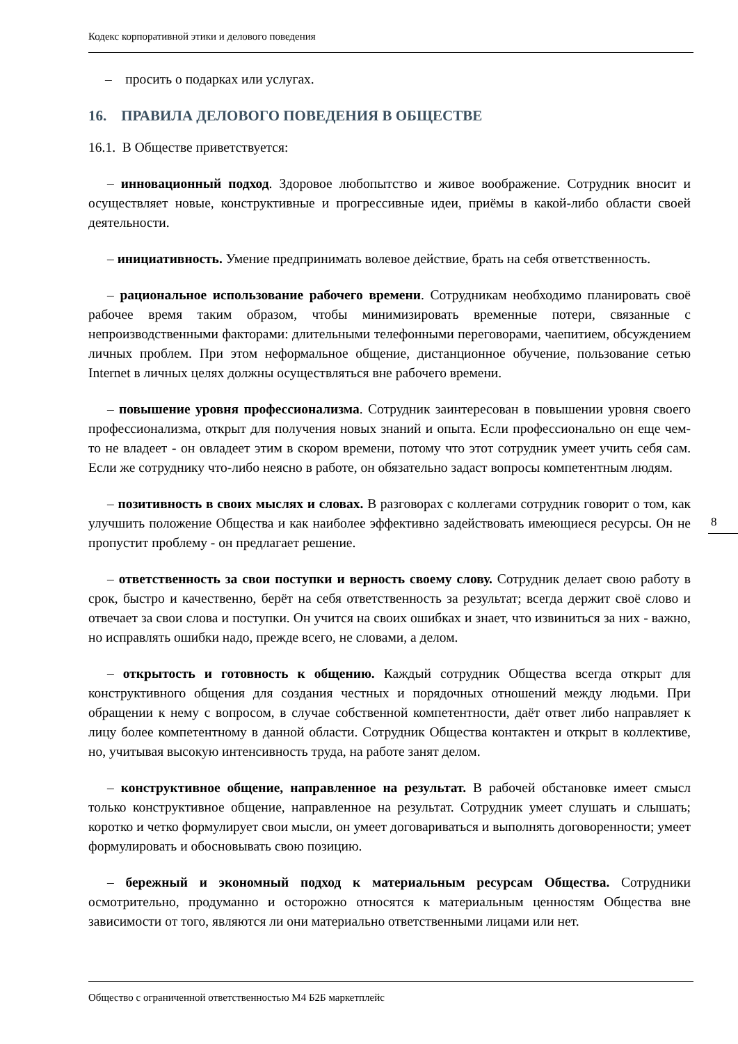Кодекс корпоративной этики и делового поведения
– просить о подарках или услугах.
16. ПРАВИЛА ДЕЛОВОГО ПОВЕДЕНИЯ В ОБЩЕСТВЕ
16.1. В Обществе приветствуется:
– инновационный подход. Здоровое любопытство и живое воображение. Сотрудник вносит и осуществляет новые, конструктивные и прогрессивные идеи, приёмы в какой-либо области своей деятельности.
– инициативность. Умение предпринимать волевое действие, брать на себя ответственность.
– рациональное использование рабочего времени. Сотрудникам необходимо планировать своё рабочее время таким образом, чтобы минимизировать временные потери, связанные с непроизводственными факторами: длительными телефонными переговорами, чаепитием, обсуждением личных проблем. При этом неформальное общение, дистанционное обучение, пользование сетью Internet в личных целях должны осуществляться вне рабочего времени.
– повышение уровня профессионализма. Сотрудник заинтересован в повышении уровня своего профессионализма, открыт для получения новых знаний и опыта. Если профессионально он еще чем-то не владеет - он овладеет этим в скором времени, потому что этот сотрудник умеет учить себя сам. Если же сотруднику что-либо неясно в работе, он обязательно задаст вопросы компетентным людям.
– позитивность в своих мыслях и словах. В разговорах с коллегами сотрудник говорит о том, как улучшить положение Общества и как наиболее эффективно задействовать имеющиеся ресурсы. Он не пропустит проблему - он предлагает решение.
– ответственность за свои поступки и верность своему слову. Сотрудник делает свою работу в срок, быстро и качественно, берёт на себя ответственность за результат; всегда держит своё слово и отвечает за свои слова и поступки. Он учится на своих ошибках и знает, что извиниться за них - важно, но исправлять ошибки надо, прежде всего, не словами, а делом.
– открытость и готовность к общению. Каждый сотрудник Общества всегда открыт для конструктивного общения для создания честных и порядочных отношений между людьми. При обращении к нему с вопросом, в случае собственной компетентности, даёт ответ либо направляет к лицу более компетентному в данной области. Сотрудник Общества контактен и открыт в коллективе, но, учитывая высокую интенсивность труда, на работе занят делом.
– конструктивное общение, направленное на результат. В рабочей обстановке имеет смысл только конструктивное общение, направленное на результат. Сотрудник умеет слушать и слышать; коротко и четко формулирует свои мысли, он умеет договариваться и выполнять договоренности; умеет формулировать и обосновывать свою позицию.
– бережный и экономный подход к материальным ресурсам Общества. Сотрудники осмотрительно, продуманно и осторожно относятся к материальным ценностям Общества вне зависимости от того, являются ли они материально ответственными лицами или нет.
8
Общество с ограниченной ответственностью М4 Б2Б маркетплейс